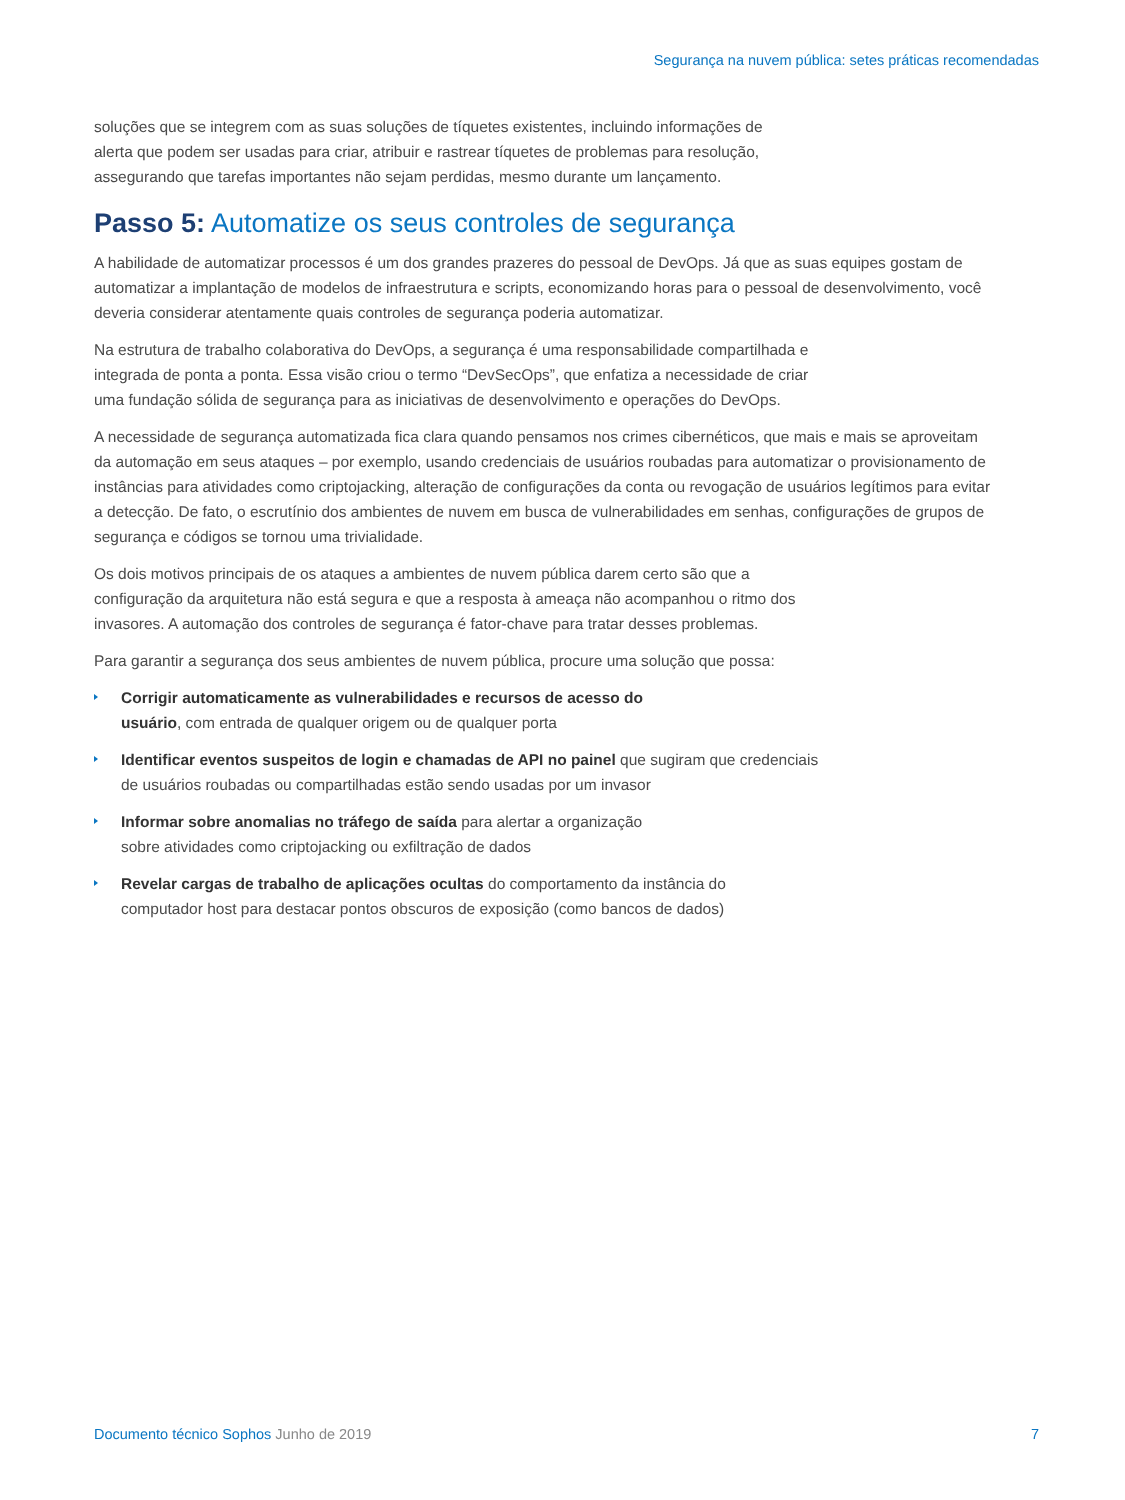Segurança na nuvem pública: setes práticas recomendadas
soluções que se integrem com as suas soluções de tíquetes existentes, incluindo informações de
alerta que podem ser usadas para criar, atribuir e rastrear tíquetes de problemas para resolução,
assegurando que tarefas importantes não sejam perdidas, mesmo durante um lançamento.
Passo 5: Automatize os seus controles de segurança
A habilidade de automatizar processos é um dos grandes prazeres do pessoal de DevOps. Já que as suas equipes gostam de automatizar a implantação de modelos de infraestrutura e scripts, economizando horas para o pessoal de desenvolvimento, você deveria considerar atentamente quais controles de segurança poderia automatizar.
Na estrutura de trabalho colaborativa do DevOps, a segurança é uma responsabilidade compartilhada e
integrada de ponta a ponta. Essa visão criou o termo “DevSecOps”, que enfatiza a necessidade de criar
uma fundação sólida de segurança para as iniciativas de desenvolvimento e operações do DevOps.
A necessidade de segurança automatizada fica clara quando pensamos nos crimes cibernéticos, que mais e mais se aproveitam da automação em seus ataques – por exemplo, usando credenciais de usuários roubadas para automatizar o provisionamento de instâncias para atividades como criptojacking, alteração de configurações da conta ou revogação de usuários legítimos para evitar a detecção. De fato, o escrutínio dos ambientes de nuvem em busca de vulnerabilidades em senhas, configurações de grupos de segurança e códigos se tornou uma trivialidade.
Os dois motivos principais de os ataques a ambientes de nuvem pública darem certo são que a
configuração da arquitetura não está segura e que a resposta à ameaça não acompanhou o ritmo dos
invasores. A automação dos controles de segurança é fator-chave para tratar desses problemas.
Para garantir a segurança dos seus ambientes de nuvem pública, procure uma solução que possa:
Corrigir automaticamente as vulnerabilidades e recursos de acesso do
usuário, com entrada de qualquer origem ou de qualquer porta
Identificar eventos suspeitos de login e chamadas de API no painel que sugiram que credenciais
de usuários roubadas ou compartilhadas estão sendo usadas por um invasor
Informar sobre anomalias no tráfego de saída para alertar a organização
sobre atividades como criptojacking ou exfiltração de dados
Revelar cargas de trabalho de aplicações ocultas do comportamento da instância do
computador host para destacar pontos obscuros de exposição (como bancos de dados)
Documento técnico Sophos Junho de 2019
7